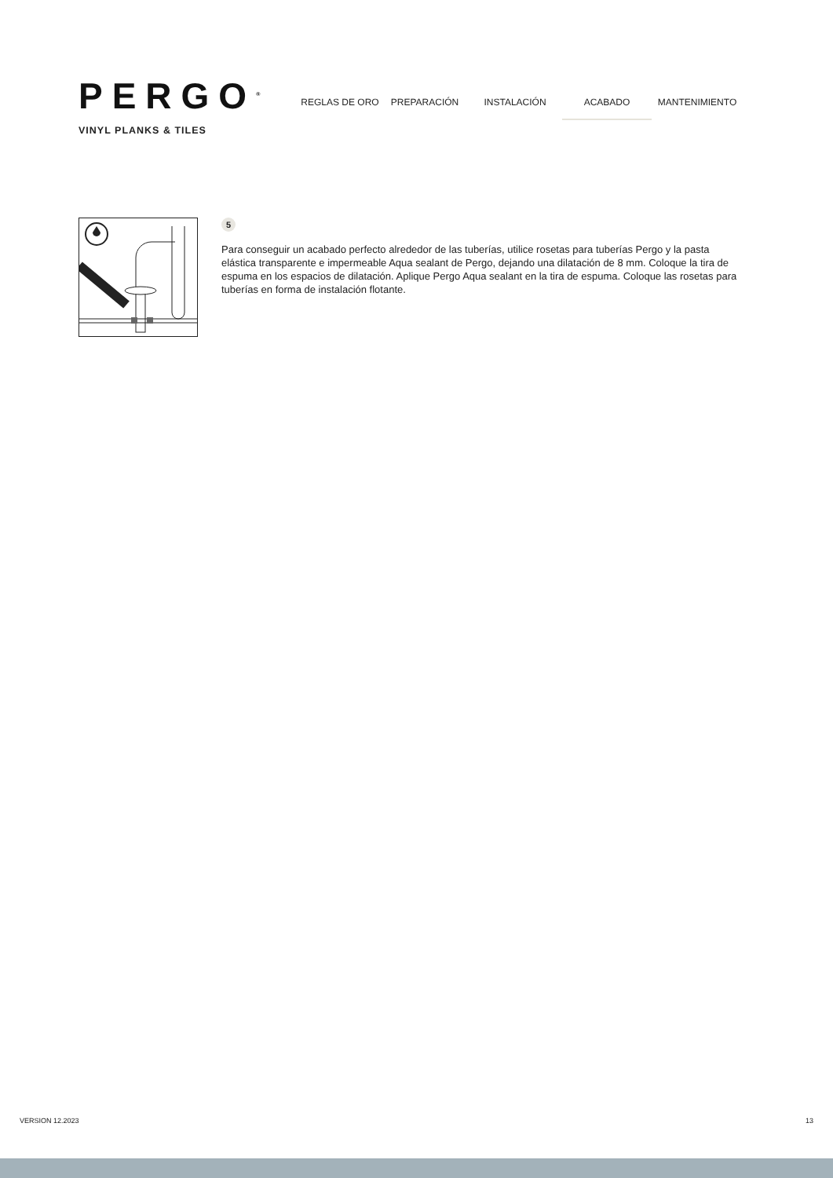PERGO<sup>®</sup>
VINYL PLANKS & TILES
REGLAS DE ORO PREPARACIÓN INSTALACIÓN ACABADO MANTENIMIENTO
5
Para conseguir un acabado perfecto alrededor de las tuberías, utilice rosetas para tuberías Pergo y la pasta elástica transparente e impermeable Aqua sealant de Pergo, dejando una dilatación de 8 mm. Coloque la tira de espuma en los espacios de dilatación. Aplique Pergo Aqua sealant en la tira de espuma. Coloque las rosetas para tuberías en forma de instalación flotante.
VERSION 12.2023 13